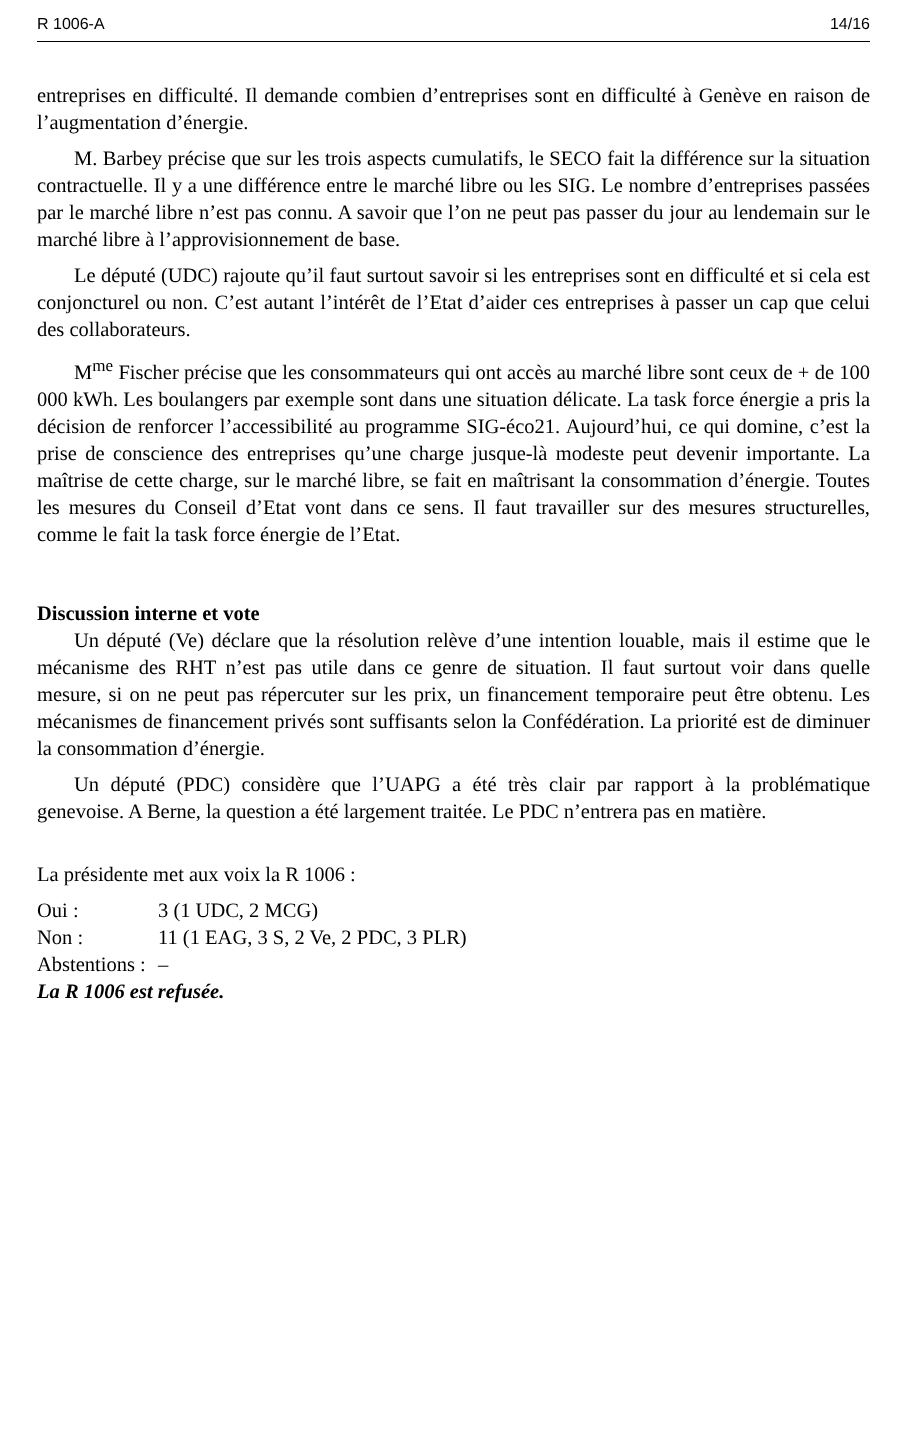R 1006-A 14/16
entreprises en difficulté. Il demande combien d’entreprises sont en difficulté à Genève en raison de l’augmentation d’énergie.
M. Barbey précise que sur les trois aspects cumulatifs, le SECO fait la différence sur la situation contractuelle. Il y a une différence entre le marché libre ou les SIG. Le nombre d’entreprises passées par le marché libre n’est pas connu. A savoir que l’on ne peut pas passer du jour au lendemain sur le marché libre à l’approvisionnement de base.
Le député (UDC) rajoute qu’il faut surtout savoir si les entreprises sont en difficulté et si cela est conjoncturel ou non. C’est autant l’intérêt de l’Etat d’aider ces entreprises à passer un cap que celui des collaborateurs.
M<sup>me</sup> Fischer précise que les consommateurs qui ont accès au marché libre sont ceux de + de 100 000 kWh. Les boulangers par exemple sont dans une situation délicate. La task force énergie a pris la décision de renforcer l’accessibilité au programme SIG-éco21. Aujourd’hui, ce qui domine, c’est la prise de conscience des entreprises qu’une charge jusque-là modeste peut devenir importante. La maîtrise de cette charge, sur le marché libre, se fait en maîtrisant la consommation d’énergie. Toutes les mesures du Conseil d’Etat vont dans ce sens. Il faut travailler sur des mesures structurelles, comme le fait la task force énergie de l’Etat.
Discussion interne et vote
Un député (Ve) déclare que la résolution relève d’une intention louable, mais il estime que le mécanisme des RHT n’est pas utile dans ce genre de situation. Il faut surtout voir dans quelle mesure, si on ne peut pas répercuter sur les prix, un financement temporaire peut être obtenu. Les mécanismes de financement privés sont suffisants selon la Confédération. La priorité est de diminuer la consommation d’énergie.
Un député (PDC) considère que l’UAPG a été très clair par rapport à la problématique genevoise. A Berne, la question a été largement traitée. Le PDC n’entrera pas en matière.
La présidente met aux voix la R 1006 :
Oui : 3 (1 UDC, 2 MCG)
Non : 11 (1 EAG, 3 S, 2 Ve, 2 PDC, 3 PLR)
Abstentions : –
La R 1006 est refusée.